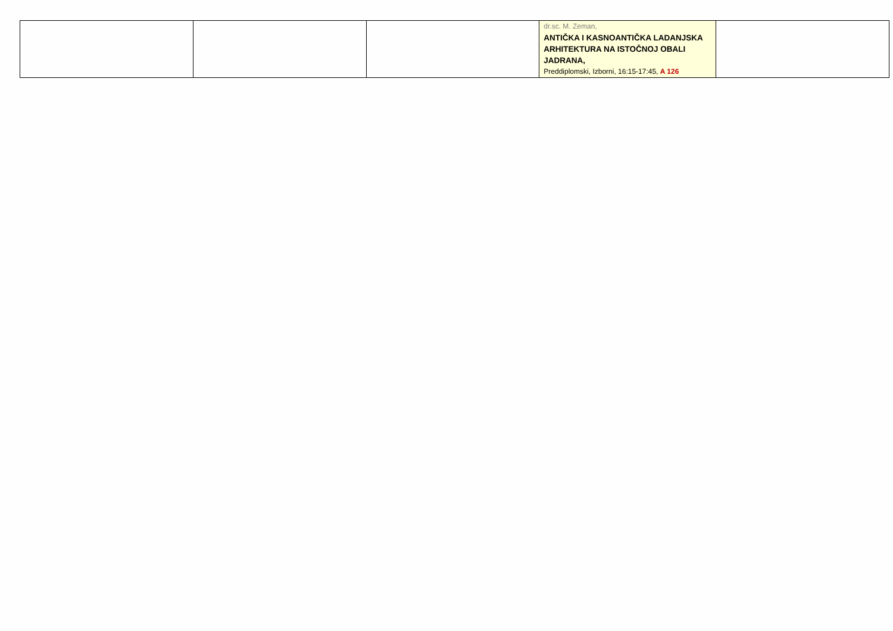| | | | dr.sc. M. Zeman, ANTIČKA I KASNOANTIČKA LADANJSKA ARHITEKTURA NA ISTOČNOJ OBALI JADRANA, Preddiplomski, Izborni, 16:15-17:45, A 126 | |